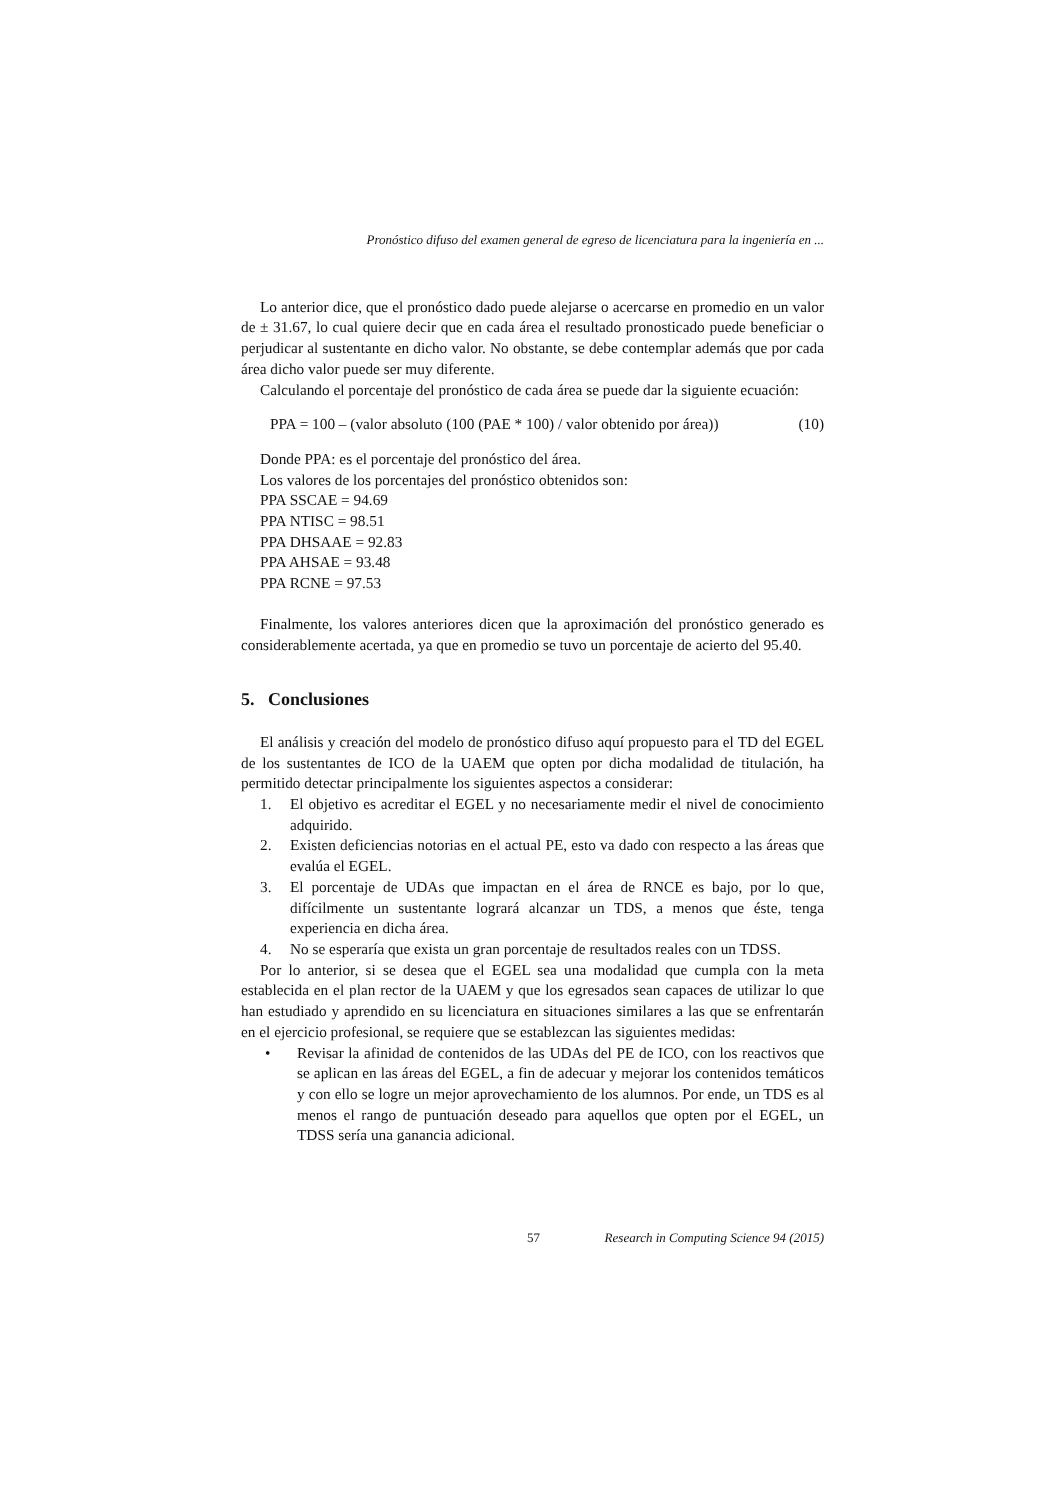Pronóstico difuso del examen general de egreso de licenciatura para la ingeniería en ...
Lo anterior dice, que el pronóstico dado puede alejarse o acercarse en promedio en un valor de ± 31.67, lo cual quiere decir que en cada área el resultado pronosticado puede beneficiar o perjudicar al sustentante en dicho valor. No obstante, se debe contemplar además que por cada área dicho valor puede ser muy diferente.
Calculando el porcentaje del pronóstico de cada área se puede dar la siguiente ecuación:
PPA = 100 – (valor absoluto (100 (PAE * 100) / valor obtenido por área)) (10)
Donde PPA: es el porcentaje del pronóstico del área.
Los valores de los porcentajes del pronóstico obtenidos son:
PPA SSCAE = 94.69
PPA NTISC = 98.51
PPA DHSAAE = 92.83
PPA AHSAE = 93.48
PPA RCNE = 97.53
Finalmente, los valores anteriores dicen que la aproximación del pronóstico generado es considerablemente acertada, ya que en promedio se tuvo un porcentaje de acierto del 95.40.
5. Conclusiones
El análisis y creación del modelo de pronóstico difuso aquí propuesto para el TD del EGEL de los sustentantes de ICO de la UAEM que opten por dicha modalidad de titulación, ha permitido detectar principalmente los siguientes aspectos a considerar:
1. El objetivo es acreditar el EGEL y no necesariamente medir el nivel de conocimiento adquirido.
2. Existen deficiencias notorias en el actual PE, esto va dado con respecto a las áreas que evalúa el EGEL.
3. El porcentaje de UDAs que impactan en el área de RNCE es bajo, por lo que, difícilmente un sustentante logrará alcanzar un TDS, a menos que éste, tenga experiencia en dicha área.
4. No se esperaría que exista un gran porcentaje de resultados reales con un TDSS.
Por lo anterior, si se desea que el EGEL sea una modalidad que cumpla con la meta establecida en el plan rector de la UAEM y que los egresados sean capaces de utilizar lo que han estudiado y aprendido en su licenciatura en situaciones similares a las que se enfrentarán en el ejercicio profesional, se requiere que se establezcan las siguientes medidas:
• Revisar la afinidad de contenidos de las UDAs del PE de ICO, con los reactivos que se aplican en las áreas del EGEL, a fin de adecuar y mejorar los contenidos temáticos y con ello se logre un mejor aprovechamiento de los alumnos. Por ende, un TDS es al menos el rango de puntuación deseado para aquellos que opten por el EGEL, un TDSS sería una ganancia adicional.
57 Research in Computing Science 94 (2015)